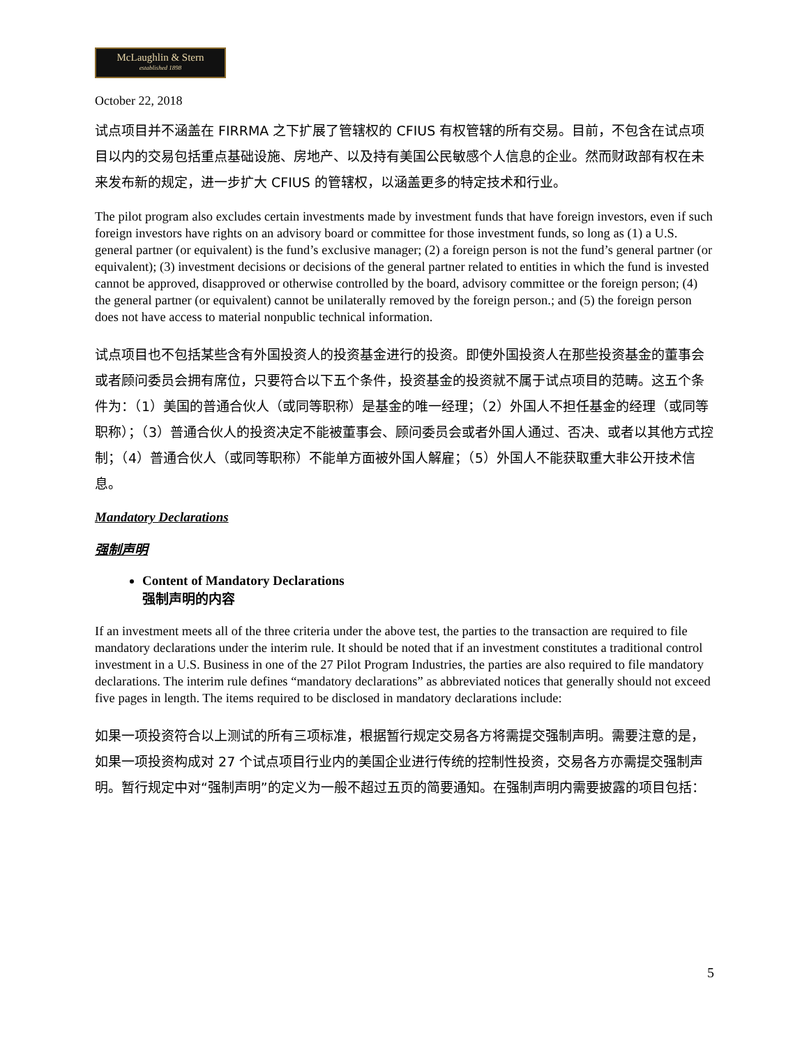McLaughlin & Stern
established 1898
October 22, 2018
试点项目并不涵盖在 FIRRMA 之下扩展了管辖权的 CFIUS 有权管辖的所有交易。目前，不包含在试点项目以内的交易包括重点基础设施、房地产、以及持有美国公民敏感个人信息的企业。然而财政部有权在未来发布新的规定，进一步扩大 CFIUS 的管辖权，以涵盖更多的特定技术和行业。
The pilot program also excludes certain investments made by investment funds that have foreign investors, even if such foreign investors have rights on an advisory board or committee for those investment funds, so long as (1) a U.S. general partner (or equivalent) is the fund’s exclusive manager; (2) a foreign person is not the fund’s general partner (or equivalent); (3) investment decisions or decisions of the general partner related to entities in which the fund is invested cannot be approved, disapproved or otherwise controlled by the board, advisory committee or the foreign person; (4) the general partner (or equivalent) cannot be unilaterally removed by the foreign person.; and (5) the foreign person does not have access to material nonpublic technical information.
试点项目也不包括某些含有外国投资人的投资基金进行的投资。即使外国投资人在那些投资基金的董事会或者顾问委员会拥有席位，只要符合以下五个条件，投资基金的投资就不属于试点项目的范畴。这五个条件为：（1）美国的普通合伙人（或同等职称）是基金的唯一经理；（2）外国人不担任基金的经理（或同等职称）；（3）普通合伙人的投资决定不能被董事会、顾问委员会或者外国人通过、否决、或者以其他方式控制；（4）普通合伙人（或同等职称）不能单方面被外国人解雇；（5）外国人不能获取重大非公开技术信息。
Mandatory Declarations
强制声明
Content of Mandatory Declarations
强制声明的内容
If an investment meets all of the three criteria under the above test, the parties to the transaction are required to file mandatory declarations under the interim rule. It should be noted that if an investment constitutes a traditional control investment in a U.S. Business in one of the 27 Pilot Program Industries, the parties are also required to file mandatory declarations. The interim rule defines “mandatory declarations” as abbreviated notices that generally should not exceed five pages in length. The items required to be disclosed in mandatory declarations include:
如果一项投资符合以上测试的所有三项标准，根据暂行规定交易各方将需提交强制声明。需要注意的是，如果一项投资构成对 27 个试点项目行业内的美国企业进行传统的控制性投资，交易各方亦需提交强制声明。暂行规定中对“强制声明”的定义为一般不超过五页的简要通知。在强制声明内需要披露的项目包括：
5